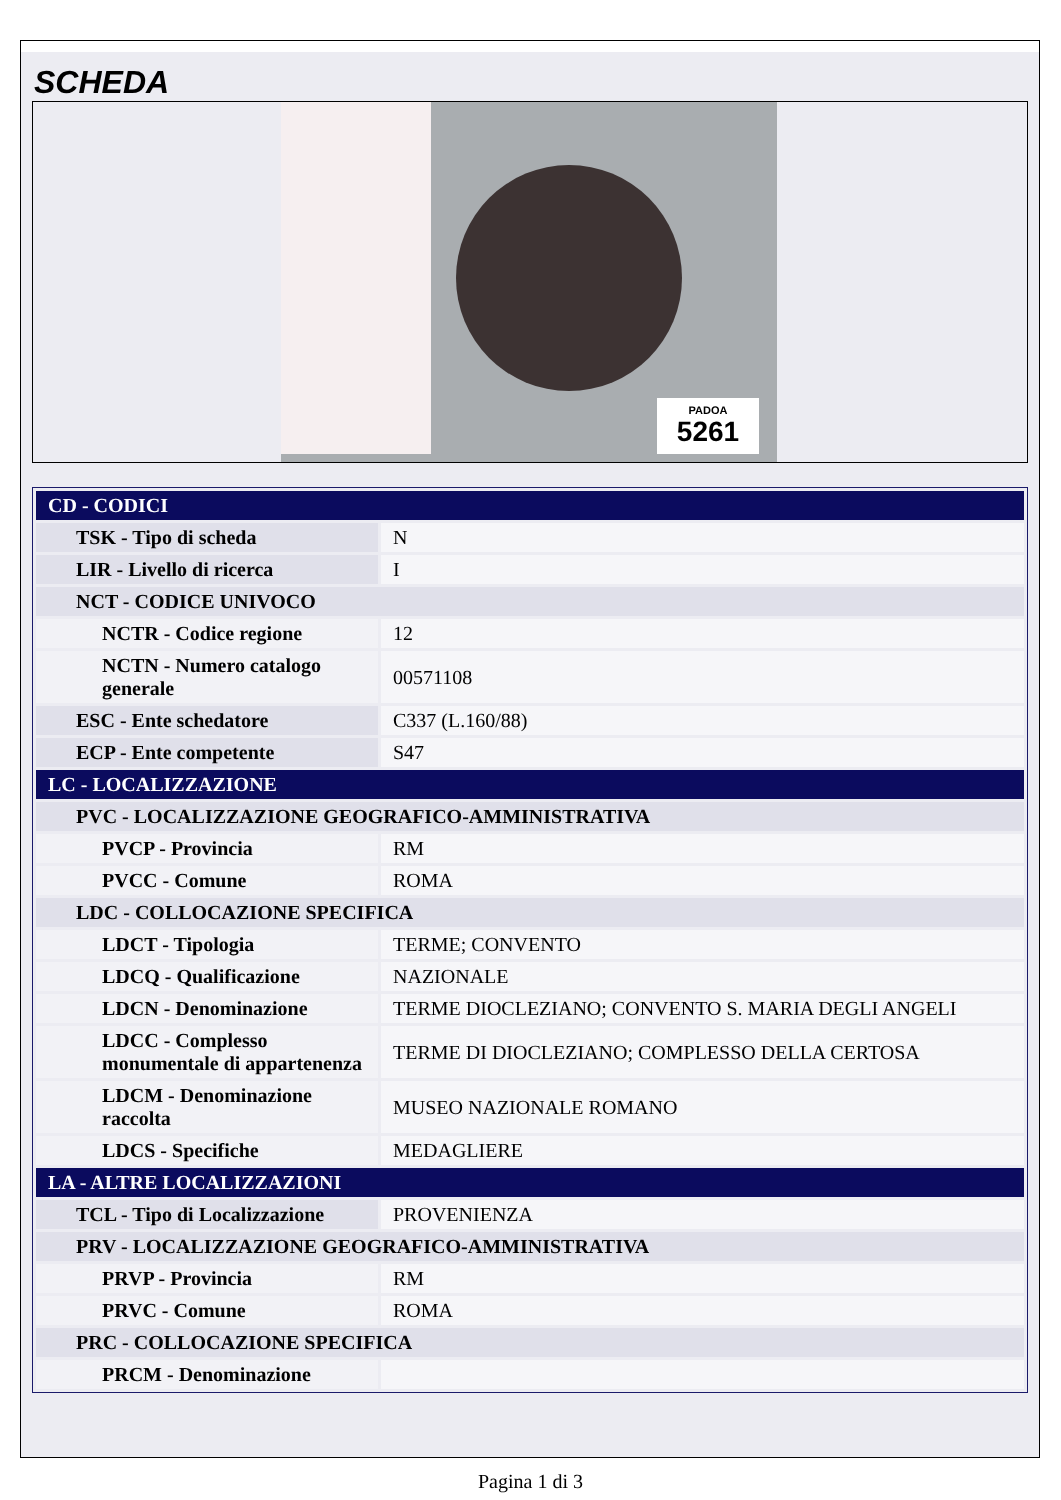SCHEDA
PADOA
5261
| CD - CODICI | |
| TSK - Tipo di scheda | N |
| LIR - Livello di ricerca | I |
| NCT - CODICE UNIVOCO | |
| NCTR - Codice regione | 12 |
| NCTN - Numero catalogo generale | 00571108 |
| ESC - Ente schedatore | C337 (L.160/88) |
| ECP - Ente competente | S47 |
| LC - LOCALIZZAZIONE | |
| PVC - LOCALIZZAZIONE GEOGRAFICO-AMMINISTRATIVA | |
| PVCP - Provincia | RM |
| PVCC - Comune | ROMA |
| LDC - COLLOCAZIONE SPECIFICA | |
| LDCT - Tipologia | TERME; CONVENTO |
| LDCQ - Qualificazione | NAZIONALE |
| LDCN - Denominazione | TERME DIOCLEZIANO; CONVENTO S. MARIA DEGLI ANGELI |
| LDCC - Complesso monumentale di appartenenza | TERME DI DIOCLEZIANO; COMPLESSO DELLA CERTOSA |
| LDCM - Denominazione raccolta | MUSEO NAZIONALE ROMANO |
| LDCS - Specifiche | MEDAGLIERE |
| LA - ALTRE LOCALIZZAZIONI | |
| TCL - Tipo di Localizzazione | PROVENIENZA |
| PRV - LOCALIZZAZIONE GEOGRAFICO-AMMINISTRATIVA | |
| PRVP - Provincia | RM |
| PRVC - Comune | ROMA |
| PRC - COLLOCAZIONE SPECIFICA | |
| PRCM - Denominazione | |
Pagina 1 di 3